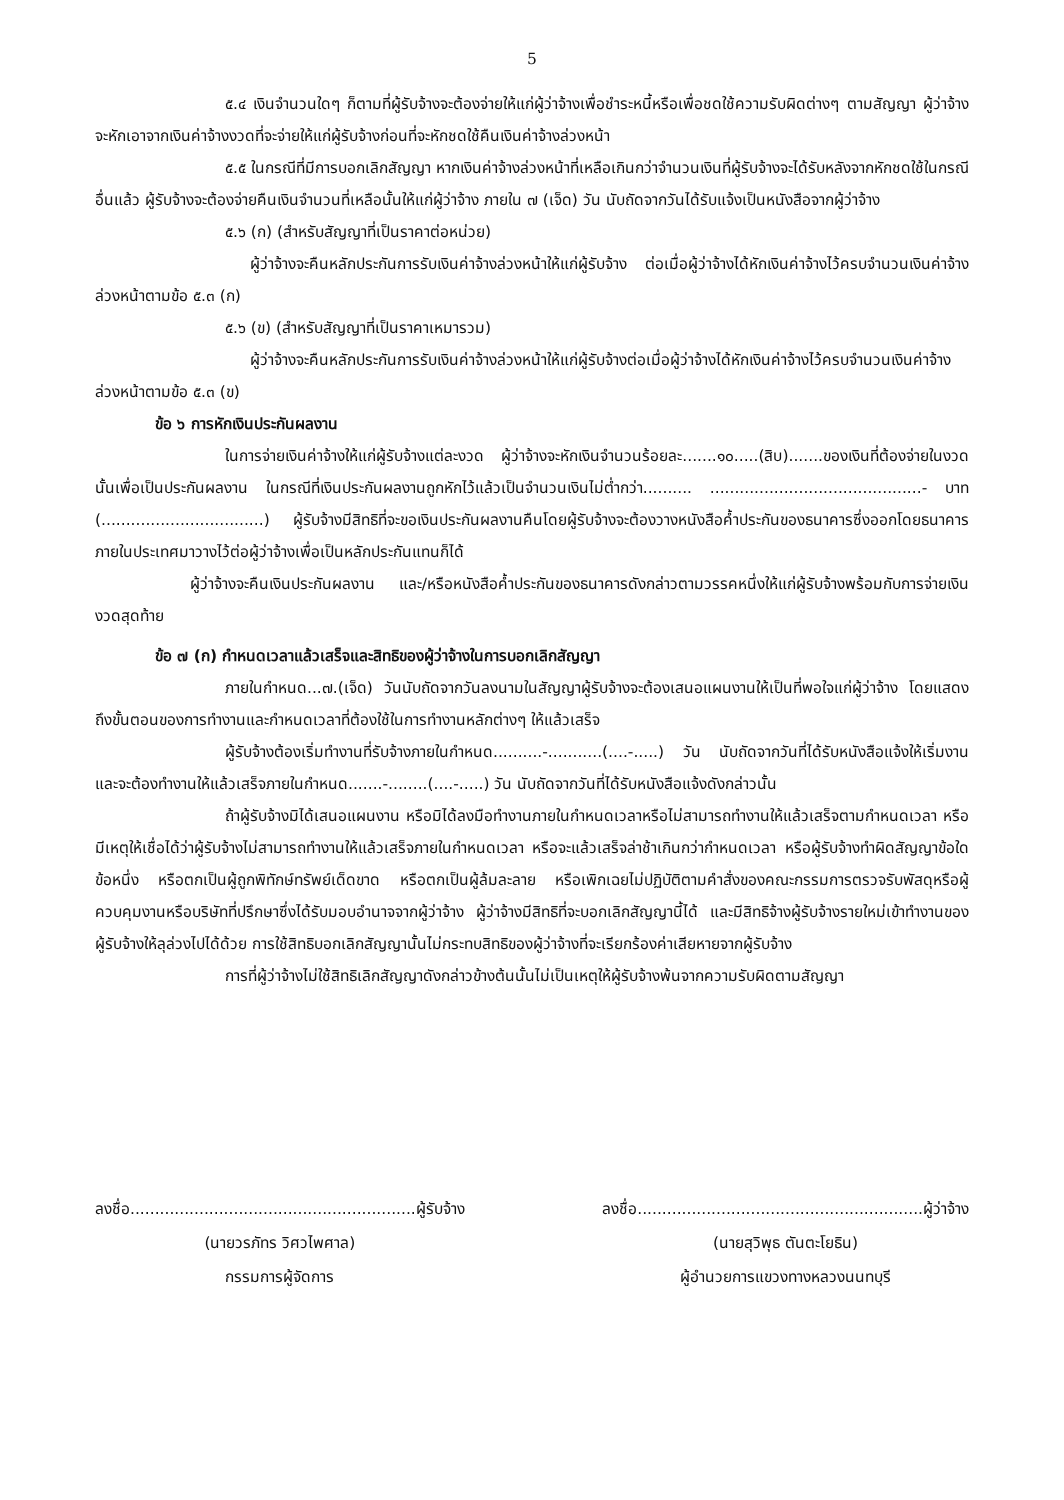5
๕.๔ เงินจำนวนใดๆ ก็ตามที่ผู้รับจ้างจะต้องจ่ายให้แก่ผู้ว่าจ้างเพื่อชำระหนี้หรือเพื่อชดใช้ความรับผิดต่างๆ ตามสัญญา ผู้ว่าจ้างจะหักเอาจากเงินค่าจ้างงวดที่จะจ่ายให้แก่ผู้รับจ้างก่อนที่จะหักชดใช้คืนเงินค่าจ้างล่วงหน้า
๕.๕ ในกรณีที่มีการบอกเลิกสัญญา หากเงินค่าจ้างล่วงหน้าที่เหลือเกินกว่าจำนวนเงินที่ผู้รับจ้างจะได้รับหลังจากหักชดใช้ในกรณีอื่นแล้ว ผู้รับจ้างจะต้องจ่ายคืนเงินจำนวนที่เหลือนั้นให้แก่ผู้ว่าจ้าง ภายใน ๗ (เจ็ด) วัน นับถัดจากวันได้รับแจ้งเป็นหนังสือจากผู้ว่าจ้าง
๕.๖ (ก) (สำหรับสัญญาที่เป็นราคาต่อหน่วย)
ผู้ว่าจ้างจะคืนหลักประกันการรับเงินค่าจ้างล่วงหน้าให้แก่ผู้รับจ้าง ต่อเมื่อผู้ว่าจ้างได้หักเงินค่าจ้างไว้ครบจำนวนเงินค่าจ้างล่วงหน้าตามข้อ ๕.๓ (ก)
๕.๖ (ข) (สำหรับสัญญาที่เป็นราคาเหมารวม)
ผู้ว่าจ้างจะคืนหลักประกันการรับเงินค่าจ้างล่วงหน้าให้แก่ผู้รับจ้างต่อเมื่อผู้ว่าจ้างได้หักเงินค่าจ้างไว้ครบจำนวนเงินค่าจ้างล่วงหน้าตามข้อ ๕.๓ (ข)
ข้อ ๖ การหักเงินประกันผลงาน
ในการจ่ายเงินค่าจ้างให้แก่ผู้รับจ้างแต่ละงวด ผู้ว่าจ้างจะหักเงินจำนวนร้อยละ.......๑๐.....(สิบ).......ของเงินที่ต้องจ่ายในงวดนั้นเพื่อเป็นประกันผลงาน ในกรณีที่เงินประกันผลงานถูกหักไว้แล้วเป็นจำนวนเงินไม่ต่ำกว่า.......... ...........................................- บาท (.................................) ผู้รับจ้างมีสิทธิที่จะขอเงินประกันผลงานคืนโดยผู้รับจ้างจะต้องวางหนังสือค้ำประกันของธนาคารซึ่งออกโดยธนาคารภายในประเทศมาวางไว้ต่อผู้ว่าจ้างเพื่อเป็นหลักประกันแทนก็ได้
ผู้ว่าจ้างจะคืนเงินประกันผลงาน และ/หรือหนังสือค้ำประกันของธนาคารดังกล่าวตามวรรคหนึ่งให้แก่ผู้รับจ้างพร้อมกับการจ่ายเงินงวดสุดท้าย
ข้อ ๗ (ก) กำหนดเวลาแล้วเสร็จและสิทธิของผู้ว่าจ้างในการบอกเลิกสัญญา
ภายในกำหนด...๗.(เจ็ด) วันนับถัดจากวันลงนามในสัญญาผู้รับจ้างจะต้องเสนอแผนงานให้เป็นที่พอใจแก่ผู้ว่าจ้าง โดยแสดงถึงขั้นตอนของการทำงานและกำหนดเวลาที่ต้องใช้ในการทำงานหลักต่างๆ ให้แล้วเสร็จ
ผู้รับจ้างต้องเริ่มทำงานที่รับจ้างภายในกำหนด..........-...........(....-.....) วัน นับถัดจากวันที่ได้รับหนังสือแจ้งให้เริ่มงาน และจะต้องทำงานให้แล้วเสร็จภายในกำหนด.......-........(....-.....) วัน นับถัดจากวันที่ได้รับหนังสือแจ้งดังกล่าวนั้น
ถ้าผู้รับจ้างมิได้เสนอแผนงาน หรือมิได้ลงมือทำงานภายในกำหนดเวลาหรือไม่สามารถทำงานให้แล้วเสร็จตามกำหนดเวลา หรือมีเหตุให้เชื่อได้ว่าผู้รับจ้างไม่สามารถทำงานให้แล้วเสร็จภายในกำหนดเวลา หรือจะแล้วเสร็จล่าช้าเกินกว่ากำหนดเวลา หรือผู้รับจ้างทำผิดสัญญาข้อใดข้อหนึ่ง หรือตกเป็นผู้ถูกพิทักษ์ทรัพย์เด็ดขาด หรือตกเป็นผู้ล้มละลาย หรือเพิกเฉยไม่ปฏิบัติตามคำสั่งของคณะกรรมการตรวจรับพัสดุหรือผู้ควบคุมงานหรือบริษัทที่ปรึกษาซึ่งได้รับมอบอำนาจจากผู้ว่าจ้าง ผู้ว่าจ้างมีสิทธิที่จะบอกเลิกสัญญานี้ได้ และมีสิทธิจ้างผู้รับจ้างรายใหม่เข้าทำงานของผู้รับจ้างให้ลุล่วงไปได้ด้วย การใช้สิทธิบอกเลิกสัญญานั้นไม่กระทบสิทธิของผู้ว่าจ้างที่จะเรียกร้องค่าเสียหายจากผู้รับจ้าง
การที่ผู้ว่าจ้างไม่ใช้สิทธิเลิกสัญญาดังกล่าวข้างต้นนั้นไม่เป็นเหตุให้ผู้รับจ้างพ้นจากความรับผิดตามสัญญา
ลงชื่อ..........................................................ผู้รับจ้าง
(นายวรภัทร วิศวไพศาล)
กรรมการผู้จัดการ
ลงชื่อ..........................................................ผู้ว่าจ้าง
(นายสุวิพุธ ตันตะโยธิน)
ผู้อำนวยการแขวงทางหลวงนนทบุรี